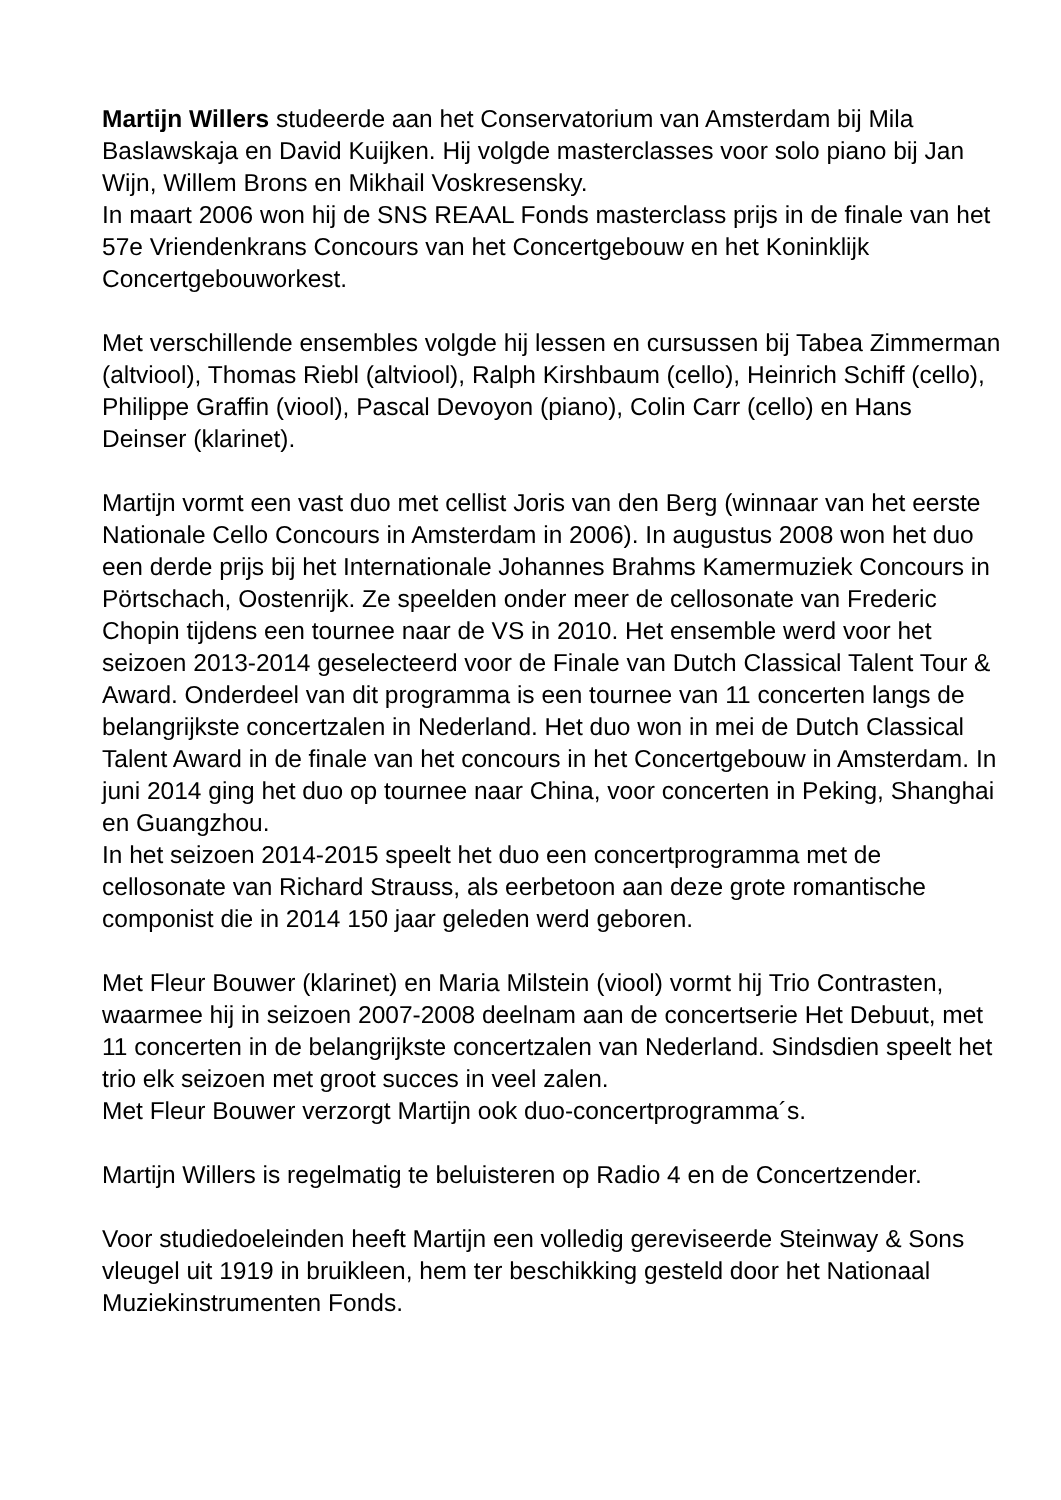Martijn Willers studeerde aan het Conservatorium van Amsterdam bij Mila Baslawskaja en David Kuijken. Hij volgde masterclasses voor solo piano bij Jan Wijn, Willem Brons en Mikhail Voskresensky.
In maart 2006 won hij de SNS REAAL Fonds masterclass prijs in de finale van het 57e Vriendenkrans Concours van het Concertgebouw en het Koninklijk Concertgebouworkest.
Met verschillende ensembles volgde hij lessen en cursussen bij Tabea Zimmerman (altviool), Thomas Riebl (altviool), Ralph Kirshbaum (cello), Heinrich Schiff (cello), Philippe Graffin (viool), Pascal Devoyon (piano), Colin Carr (cello) en Hans Deinser (klarinet).
Martijn vormt een vast duo met cellist Joris van den Berg (winnaar van het eerste Nationale Cello Concours in Amsterdam in 2006). In augustus 2008 won het duo een derde prijs bij het Internationale Johannes Brahms Kamermuziek Concours in Pörtschach, Oostenrijk. Ze speelden onder meer de cellosonate van Frederic Chopin tijdens een tournee naar de VS in 2010. Het ensemble werd voor het seizoen 2013-2014 geselecteerd voor de Finale van Dutch Classical Talent Tour & Award. Onderdeel van dit programma is een tournee van 11 concerten langs de belangrijkste concertzalen in Nederland. Het duo won in mei de Dutch Classical Talent Award in de finale van het concours in het Concertgebouw in Amsterdam. In juni 2014 ging het duo op tournee naar China, voor concerten in Peking, Shanghai en Guangzhou.
In het seizoen 2014-2015 speelt het duo een concertprogramma met de cellosonate van Richard Strauss, als eerbetoon aan deze grote romantische componist die in 2014 150 jaar geleden werd geboren.
Met Fleur Bouwer (klarinet) en Maria Milstein (viool) vormt hij Trio Contrasten, waarmee hij in seizoen 2007-2008 deelnam aan de concertserie Het Debuut, met 11 concerten in de belangrijkste concertzalen van Nederland. Sindsdien speelt het trio elk seizoen met groot succes in veel zalen.
Met Fleur Bouwer verzorgt Martijn ook duo-concertprogramma´s.
Martijn Willers is regelmatig te beluisteren op Radio 4 en de Concertzender.
Voor studiedoeleinden heeft Martijn een volledig gereviseerde Steinway & Sons vleugel uit 1919 in bruikleen, hem ter beschikking gesteld door het Nationaal Muziekinstrumenten Fonds.